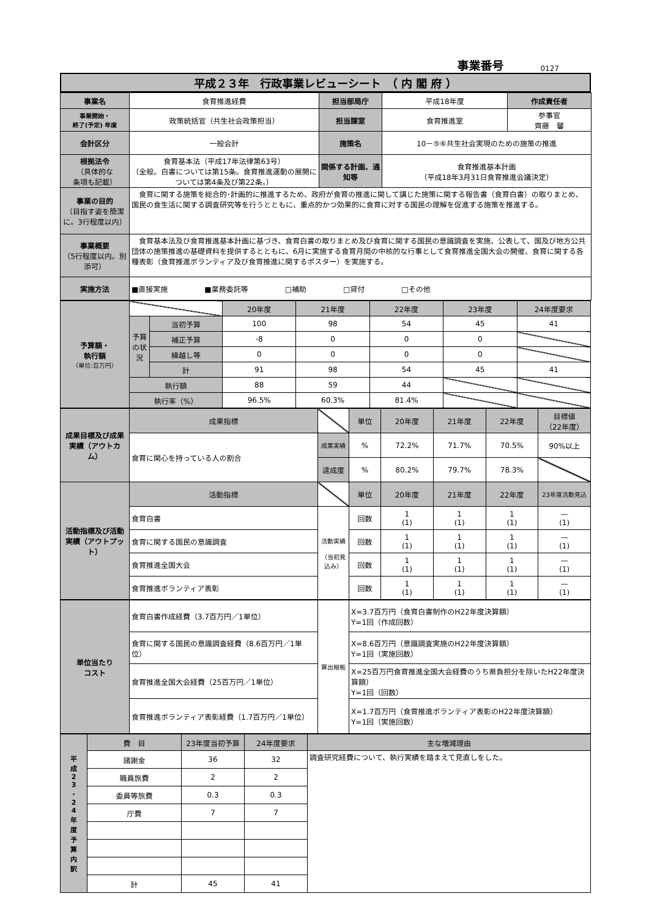事業番号 0127
| 平成２３年 行政事業レビューシート （ 内 閣 府 ） |
| 事業名 | 食育推進経費 | 担当部局庁 | 平成18年度 | 作成責任者 |
| 事業開始・ 終了(予定) 年度 | 政策統括官（共生社会政策担当） | 担当課室 | 食育推進室 | 参事官 齊藤 馨 |
| 会計区分 | 一般会計 | 施策名 | 10－⑤⑥共生社会実現のための施策の推進 | |
| 根拠法令 （具体的な 条項も記載） | 食育基本法（平成17年法律第63号） （全般。白書については第15条。食育推進運動の展開については第4条及び第22条。） | 関係する計画、通知等 | 食育推進基本計画 （平成18年3月31日食育推進会議決定） | |
| 事業の目的 （目指す姿を簡潔に。3行程度以内） | 食育に関する施策を総合的･計画的に推進するため、政府が食育の推進に関して講じた施策に関する報告書（食育白書）の取りまとめ、国民の食生活に関する調査研究等を行うとともに、重点的かつ効果的に食育に対する国民の理解を促進する施策を推進する。 | | | |
| 事業概要 （5行程度以内。別添可） | 食育基本法及び食育推進基本計画に基づき、食育白書の取りまとめ及び食育に関する国民の意識調査を実施、公表して、国及び地方公共団体の施策推進の基礎資料を提供するとともに、6月に実施する食育月間の中核的な行事として食育推進全国大会の開催、食育に関する各種表彰（食育推進ボランティア及び食育推進に関するポスター）を実施する。 | | | |
| 実施方法 | ■直接実施 ■業務委託等 □補助 □貸付 □その他 | | | |
| 予算額・ 執行額 （単位:百万円） | | | 20年度 | 21年度 | 22年度 | 23年度 | 24年度要求 |
| | 予算の状況 | 当初予算 | 100 | 98 | 54 | 45 | 41 |
| | | 補正予算 | -8 | 0 | 0 | 0 | |
| | | 繰越し等 | 0 | 0 | 0 | 0 | |
| | | 計 | 91 | 98 | 54 | 45 | 41 |
| | 執行額 | | 88 | 59 | 44 | | |
| | 執行率（%） | | 96.5% | 60.3% | 81.4% | | |
| 成果目標及び成果実績（アウトカム） | 成果指標 | | 単位 | 20年度 | 21年度 | 22年度 | 目標値 （22年度） |
| | 食育に関心を持っている人の割合 | 成果実績 | % | 72.2% | 71.7% | 70.5% | 90%以上 |
| | | 達成度 | % | 80.2% | 79.7% | 78.3% | |
| 活動指標及び活動実績（アウトプット） | 活動指標 | | 単位 | 20年度 | 21年度 | 22年度 | 23年度活動見込 |
| | 食育白書 | 活動実績 （当初見込み） | 回数 | 1 (1) | 1 (1) | 1 (1) | — (1) |
| | 食育に関する国民の意識調査 | | 回数 | 1 (1) | 1 (1) | 1 (1) | — (1) |
| | 食育推進全国大会 | | 回数 | 1 (1) | 1 (1) | 1 (1) | — (1) |
| | 食育推進ボランティア表彰 | | 回数 | 1 (1) | 1 (1) | 1 (1) | — (1) |
| 単位当たり コスト | 食育白書作成経費（3.7百万円／1単位） | 算出根拠 | X=3.7百万円（食育白書制作のH22年度決算額） Y=1回（作成回数） |
| | 食育に関する国民の意識調査経費（8.6百万円／1単位） | | X=8.6百万円（意識調査実施のH22年度決算額） Y=1回（実施回数） |
| | 食育推進全国大会経費（25百万円／1単位） | | X=25百万円食育推進全国大会経費のうち県負担分を除いたH22年度決算額） Y=1回（回数） |
| | 食育推進ボランティア表彰経費（1.7百万円／1単位） | | X=1.7百万円（食育推進ボランティア表彰のH22年度決算額） Y=1回（実施回数） |
| 平 成 2 3 ・ 2 4 年 度 予 算 内 訳 | 費 目 | 23年度当初予算 | 24年度要求 | 主な増減理由 |
| | 諸謝金 | 36 | 32 | 調査研究経費について、執行実績を踏まえて見直しをした。 |
| | 職員旅費 | 2 | 2 | |
| | 委員等旅費 | 0.3 | 0.3 | |
| | 庁費 | 7 | 7 | |
| | 計 | 45 | 41 | |